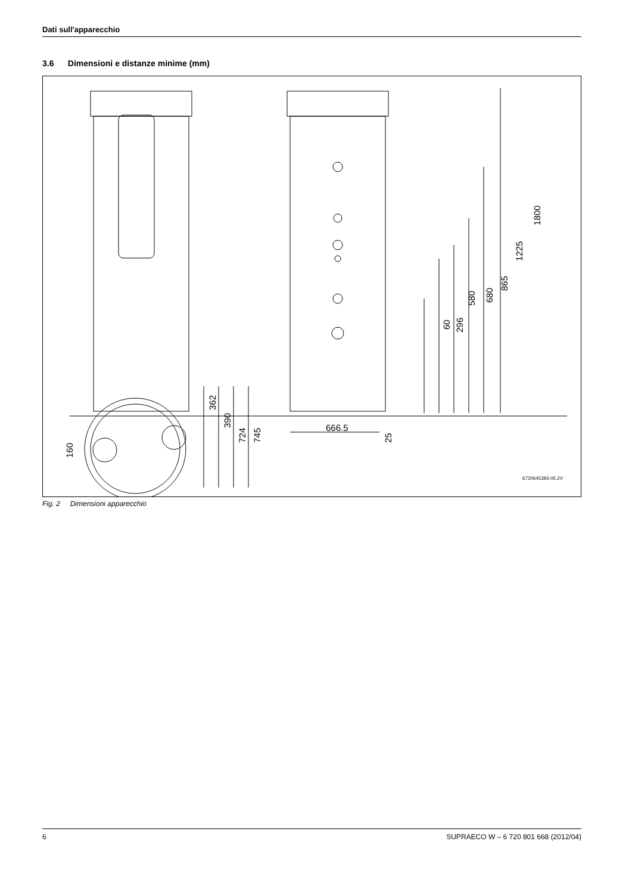Dati sull'apparecchio
3.6 Dimensioni e distanze minime (mm)
1800
1225
865
680
580
60
296
666.5
25
362
390
724
745
160
6720645393-05.2V
Fig. 2 Dimensioni apparecchio
6 SUPRAECO W – 6 720 801 668 (2012/04)